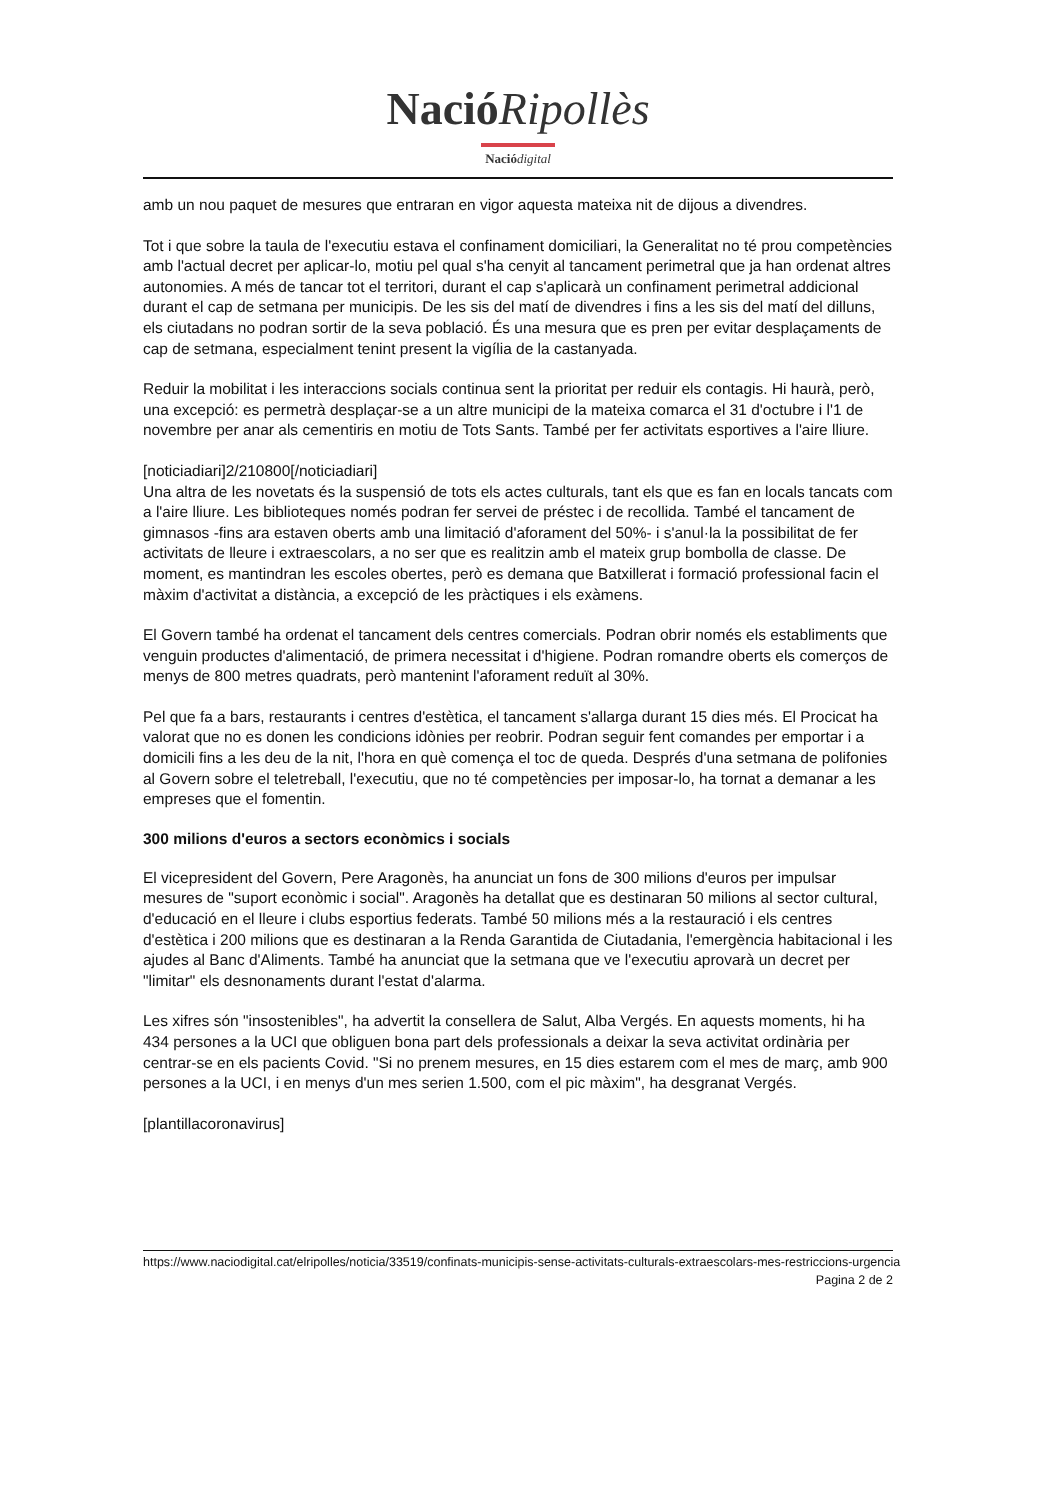NacióRipollès
Nació digital
amb un nou paquet de mesures que entraran en vigor aquesta mateixa nit de dijous a divendres.
Tot i que sobre la taula de l'executiu estava el confinament domiciliari, la Generalitat no té prou competències amb l'actual decret per aplicar-lo, motiu pel qual s'ha cenyit al tancament perimetral que ja han ordenat altres autonomies. A més de tancar tot el territori, durant el cap s'aplicarà un confinament perimetral addicional durant el cap de setmana per municipis. De les sis del matí de divendres i fins a les sis del matí del dilluns, els ciutadans no podran sortir de la seva població. És una mesura que es pren per evitar desplaçaments de cap de setmana, especialment tenint present la vigília de la castanyada.
Reduir la mobilitat i les interaccions socials continua sent la prioritat per reduir els contagis. Hi haurà, però, una excepció: es permetrà desplaçar-se a un altre municipi de la mateixa comarca el 31 d'octubre i l'1 de novembre per anar als cementiris en motiu de Tots Sants. També per fer activitats esportives a l'aire lliure.
[noticiadiari]2/210800[/noticiadiari]
Una altra de les novetats és la suspensió de tots els actes culturals, tant els que es fan en locals tancats com a l'aire lliure. Les biblioteques només podran fer servei de préstec i de recollida. També el tancament de gimnasos -fins ara estaven oberts amb una limitació d'aforament del 50%- i s'anul·la la possibilitat de fer activitats de lleure i extraescolars, a no ser que es realitzin amb el mateix grup bombolla de classe. De moment, es mantindran les escoles obertes, però es demana que Batxillerat i formació professional facin el màxim d'activitat a distància, a excepció de les pràctiques i els exàmens.
El Govern també ha ordenat el tancament dels centres comercials. Podran obrir només els establiments que venguin productes d'alimentació, de primera necessitat i d'higiene. Podran romandre oberts els comerços de menys de 800 metres quadrats, però mantenint l'aforament reduït al 30%.
Pel que fa a bars, restaurants i centres d'estètica, el tancament s'allarga durant 15 dies més. El Procicat ha valorat que no es donen les condicions idònies per reobrir. Podran seguir fent comandes per emportar i a domicili fins a les deu de la nit, l'hora en què comença el toc de queda. Després d'una setmana de polifonies al Govern sobre el teletreball, l'executiu, que no té competències per imposar-lo, ha tornat a demanar a les empreses que el fomentin.
300 milions d'euros a sectors econòmics i socials
El vicepresident del Govern, Pere Aragonès, ha anunciat un fons de 300 milions d'euros per impulsar mesures de "suport econòmic i social". Aragonès ha detallat que es destinaran 50 milions al sector cultural, d'educació en el lleure i clubs esportius federats. També 50 milions més a la restauració i els centres d'estètica i 200 milions que es destinaran a la Renda Garantida de Ciutadania, l'emergència habitacional i les ajudes al Banc d'Aliments. També ha anunciat que la setmana que ve l'executiu aprovarà un decret per "limitar" els desnonaments durant l'estat d'alarma.
Les xifres són "insostenibles", ha advertit la consellera de Salut, Alba Vergés. En aquests moments, hi ha 434 persones a la UCI que obliguen bona part dels professionals a deixar la seva activitat ordinària per centrar-se en els pacients Covid. "Si no prenem mesures, en 15 dies estarem com el mes de març, amb 900 persones a la UCI, i en menys d'un mes serien 1.500, com el pic màxim", ha desgranat Vergés.
[plantillacoronavirus]
https://www.naciodigital.cat/elripolles/noticia/33519/confinats-municipis-sense-activitats-culturals-extraescolars-mes-restriccions-urgencia
Pagina 2 de 2